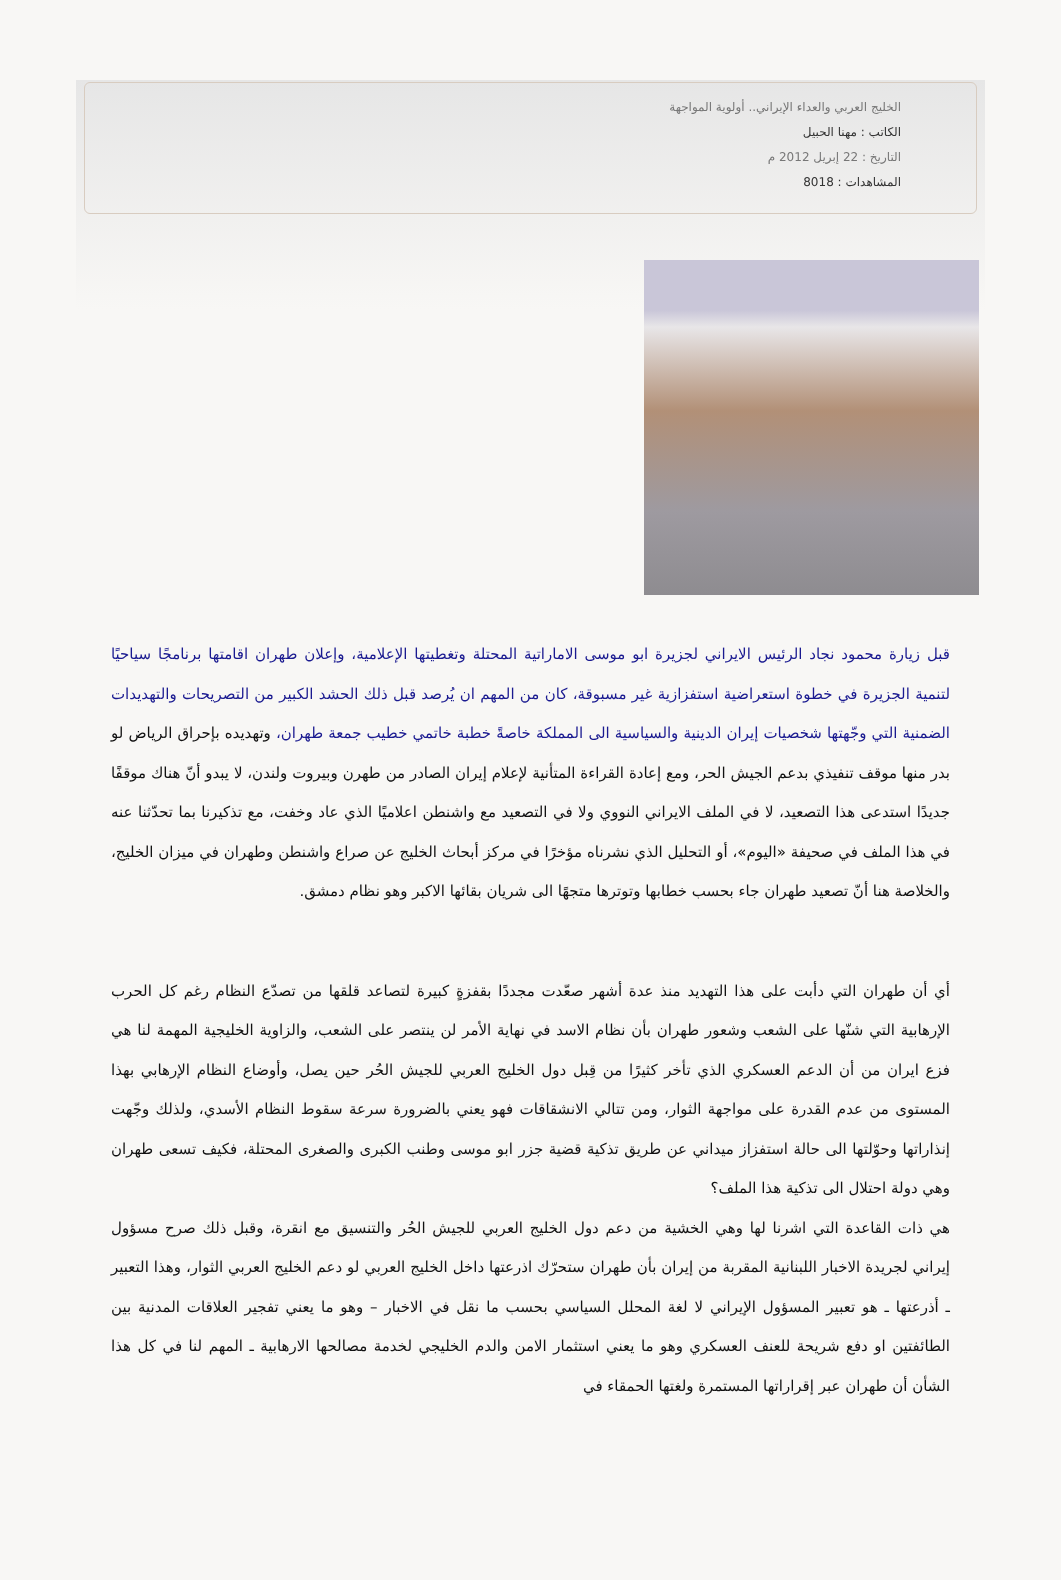الخليج العربي والعداء الإيراني.. أولوية المواجهة
الكاتب : مهنا الحبيل
التاريخ : 22 إبريل 2012 م
المشاهدات : 8018
قبل زيارة محمود نجاد الرئيس الايراني لجزيرة ابو موسى الاماراتية المحتلة وتغطيتها الإعلامية، وإعلان طهران اقامتها برنامجًا سياحيًا لتنمية الجزيرة في خطوة استعراضية استفزازية غير مسبوقة، كان من المهم ان يُرصد قبل ذلك الحشد الكبير من التصريحات والتهديدات الضمنية التي وجّهتها شخصيات إيران الدينية والسياسية الى المملكة خاصةً خطبة خاتمي خطيب جمعة طهران، وتهديده بإحراق الرياض لو بدر منها موقف تنفيذي بدعم الجيش الحر، ومع إعادة القراءة المتأنية لإعلام إيران الصادر من طهرن وبيروت ولندن، لا يبدو أنّ هناك موقفًا جديدًا استدعى هذا التصعيد، لا في الملف الايراني النووي ولا في التصعيد مع واشنطن اعلاميًا الذي عاد وخفت، مع تذكيرنا بما تحدّثنا عنه في هذا الملف في صحيفة «اليوم»، أو التحليل الذي نشرناه مؤخرًا في مركز أبحاث الخليج عن صراع واشنطن وطهران في ميزان الخليج، والخلاصة هنا أنّ تصعيد طهران جاء بحسب خطابها وتوترها متجهًا الى شريان بقائها الاكبر وهو نظام دمشق.
أي أن طهران التي دأبت على هذا التهديد منذ عدة أشهر صعّدت مجددًا بقفزةٍ كبيرة لتصاعد قلقها من تصدّع النظام رغم كل الحرب الإرهابية التي شنّها على الشعب وشعور طهران بأن نظام الاسد في نهاية الأمر لن ينتصر على الشعب، والزاوية الخليجية المهمة لنا هي فزع ايران من أن الدعم العسكري الذي تأخر كثيرًا من قِبل دول الخليج العربي للجيش الحُر حين يصل، وأوضاع النظام الإرهابي بهذا المستوى من عدم القدرة على مواجهة الثوار، ومن تتالي الانشقاقات فهو يعني بالضرورة سرعة سقوط النظام الأسدي، ولذلك وجّهت إنذاراتها وحوّلتها الى حالة استفزاز ميداني عن طريق تذكية قضية جزر ابو موسى وطنب الكبرى والصغرى المحتلة، فكيف تسعى طهران وهي دولة احتلال الى تذكية هذا الملف؟
هي ذات القاعدة التي اشرنا لها وهي الخشية من دعم دول الخليج العربي للجيش الحُر والتنسيق مع انقرة، وقبل ذلك صرح مسؤول إيراني لجريدة الاخبار اللبنانية المقربة من إيران بأن طهران ستحرّك اذرعتها داخل الخليج العربي لو دعم الخليج العربي الثوار، وهذا التعبير ـ أذرعتها ـ هو تعبير المسؤول الإيراني لا لغة المحلل السياسي بحسب ما نقل في الاخبار – وهو ما يعني تفجير العلاقات المدنية بين الطائفتين او دفع شريحة للعنف العسكري وهو ما يعني استثمار الامن والدم الخليجي لخدمة مصالحها الارهابية ـ المهم لنا في كل هذا الشأن أن طهران عبر إقراراتها المستمرة ولغتها الحمقاء في